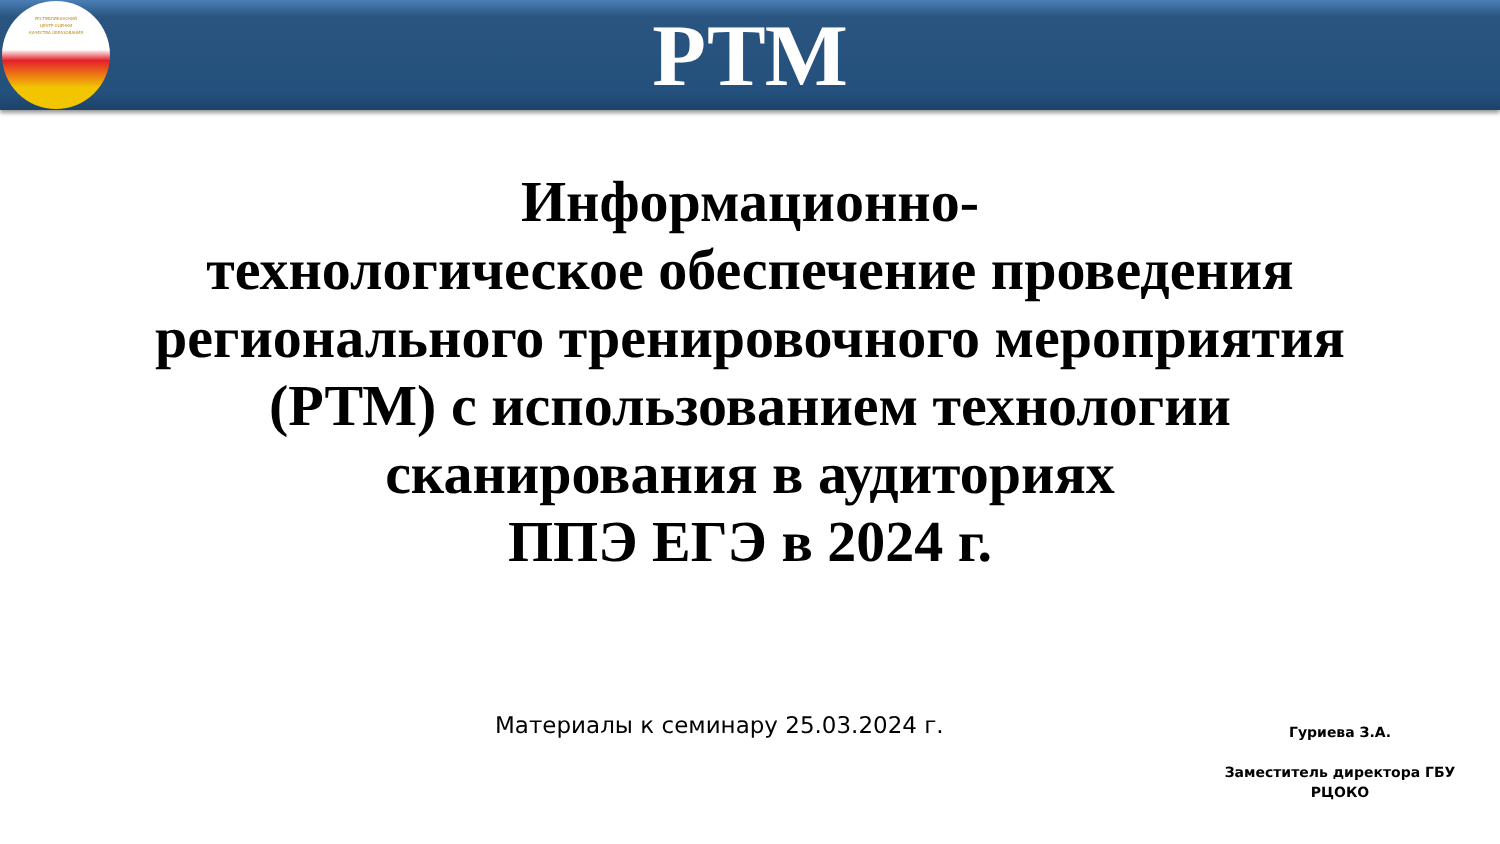РЕСПУБЛИКАНСКИЙ
ЦЕНТР ОЦЕНКИ
КАЧЕСТВА ОБРАЗОВАНИЯ
РТМ
Информационно-
технологическое обеспечение проведения регионального тренировочного мероприятия (РТМ) с использованием технологии сканирования в аудиториях
ППЭ ЕГЭ в 2024 г.
Материалы к семинару 25.03.2024 г.
Гуриева З.А.
Заместитель директора ГБУ РЦОКО